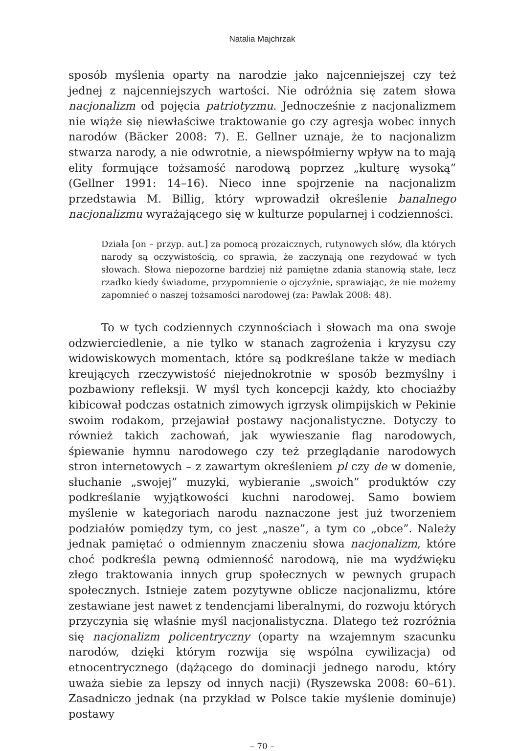Natalia Majchrzak
sposób myślenia oparty na narodzie jako najcenniejszej czy też jednej z najcenniejszych wartości. Nie odróżnia się zatem słowa nacjonalizm od pojęcia patriotyzmu. Jednocześnie z nacjonalizmem nie wiąże się niewłaściwe traktowanie go czy agresja wobec innych narodów (Bäcker 2008: 7). E. Gellner uznaje, że to nacjonalizm stwarza narody, a nie odwrotnie, a niewspółmierny wpływ na to mają elity formujące tożsamość narodową poprzez „kulturę wysoką” (Gellner 1991: 14–16). Nieco inne spojrzenie na nacjonalizm przedstawia M. Billig, który wprowadził określenie banalnego nacjonalizmu wyrażającego się w kulturze popularnej i codzienności.
Działa [on – przyp. aut.] za pomocą prozaicznych, rutynowych słów, dla których narody są oczywistością, co sprawia, że zaczynają one rezydować w tych słowach. Słowa niepozorne bardziej niż pamiętne zdania stanowią stałe, lecz rzadko kiedy świadome, przypomnienie o ojczyźnie, sprawiając, że nie możemy zapomnieć o naszej tożsamości narodowej (za: Pawlak 2008: 48).
To w tych codziennych czynnościach i słowach ma ona swoje odzwierciedlenie, a nie tylko w stanach zagrożenia i kryzysu czy widowiskowych momentach, które są podkreślane także w mediach kreujących rzeczywistość niejednokrotnie w sposób bezmyślny i pozbawiony refleksji. W myśl tych koncepcji każdy, kto chociażby kibicował podczas ostatnich zimowych igrzysk olimpijskich w Pekinie swoim rodakom, przejawiał postawy nacjonalistyczne. Dotyczy to również takich zachowań, jak wywieszanie flag narodowych, śpiewanie hymnu narodowego czy też przeglądanie narodowych stron internetowych – z zawartym określeniem pl czy de w domenie, słuchanie „swojej” muzyki, wybieranie „swoich” produktów czy podkreślanie wyjątkowości kuchni narodowej. Samo bowiem myślenie w kategoriach narodu naznaczone jest już tworzeniem podziałów pomiędzy tym, co jest „nasze”, a tym co „obce”. Należy jednak pamiętać o odmiennym znaczeniu słowa nacjonalizm, które choć podkreśla pewną odmienność narodową, nie ma wydźwięku złego traktowania innych grup społecznych w pewnych grupach społecznych. Istnieje zatem pozytywne oblicze nacjonalizmu, które zestawiane jest nawet z tendencjami liberalnymi, do rozwoju których przyczynia się właśnie myśl nacjonalistyczna. Dlatego też rozróżnia się nacjonalizm policentryczny (oparty na wzajemnym szacunku narodów, dzięki którym rozwija się wspólna cywilizacja) od etnocentrycznego (dążącego do dominacji jednego narodu, który uważa siebie za lepszy od innych nacji) (Ryszewska 2008: 60–61). Zasadniczo jednak (na przykład w Polsce takie myślenie dominuje) postawy
– 70 –